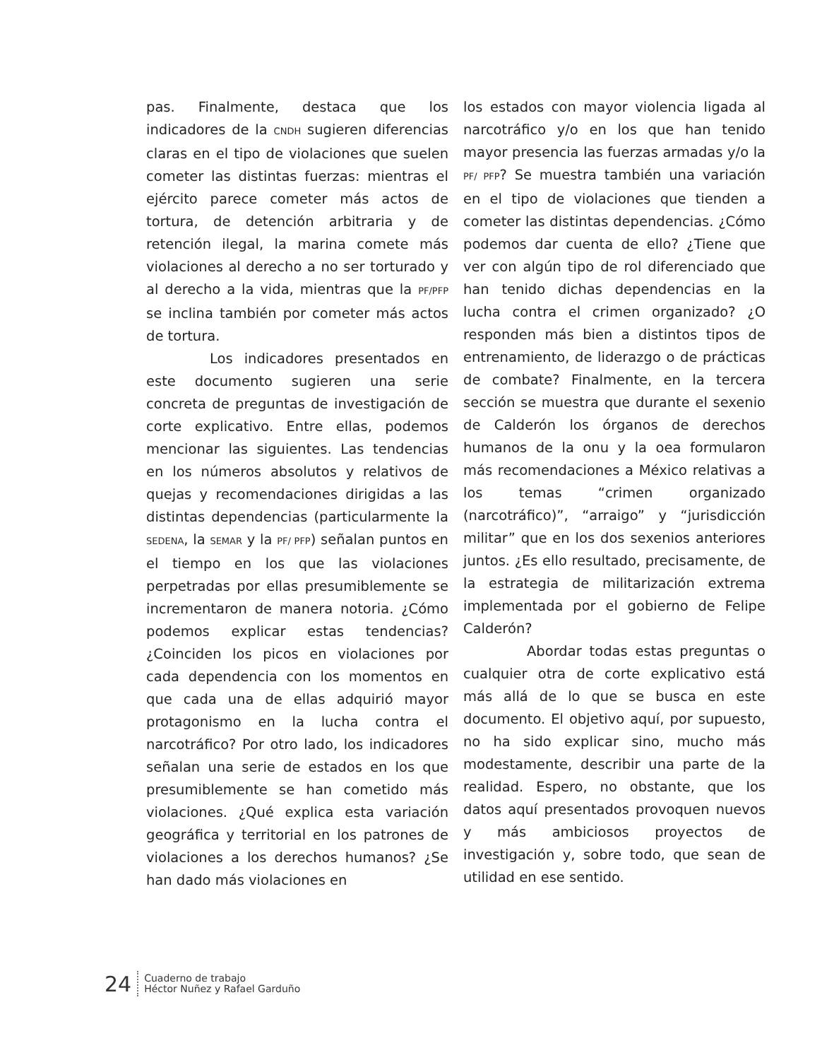pas. Finalmente, destaca que los indicadores de la CNDH sugieren diferencias claras en el tipo de violaciones que suelen cometer las distintas fuerzas: mientras el ejército parece cometer más actos de tortura, de detención arbitraria y de retención ilegal, la marina comete más violaciones al derecho a no ser torturado y al derecho a la vida, mientras que la PF/PFP se inclina también por cometer más actos de tortura.
Los indicadores presentados en este documento sugieren una serie concreta de preguntas de investigación de corte explicativo. Entre ellas, podemos mencionar las siguientes. Las tendencias en los números absolutos y relativos de quejas y recomendaciones dirigidas a las distintas dependencias (particularmente la SEDENA, la SEMAR y la PF/ PFP) señalan puntos en el tiempo en los que las violaciones perpetradas por ellas presumiblemente se incrementaron de manera notoria. ¿Cómo podemos explicar estas tendencias? ¿Coinciden los picos en violaciones por cada dependencia con los momentos en que cada una de ellas adquirió mayor protagonismo en la lucha contra el narcotráfico? Por otro lado, los indicadores señalan una serie de estados en los que presumiblemente se han cometido más violaciones. ¿Qué explica esta variación geográfica y territorial en los patrones de violaciones a los derechos humanos? ¿Se han dado más violaciones en
los estados con mayor violencia ligada al narcotráfico y/o en los que han tenido mayor presencia las fuerzas armadas y/o la PF/ PFP? Se muestra también una variación en el tipo de violaciones que tienden a cometer las distintas dependencias. ¿Cómo podemos dar cuenta de ello? ¿Tiene que ver con algún tipo de rol diferenciado que han tenido dichas dependencias en la lucha contra el crimen organizado? ¿O responden más bien a distintos tipos de entrenamiento, de liderazgo o de prácticas de combate? Finalmente, en la tercera sección se muestra que durante el sexenio de Calderón los órganos de derechos humanos de la onu y la oea formularon más recomendaciones a México relativas a los temas “crimen organizado (narcotráfico)”, “arraigo” y “jurisdicción militar” que en los dos sexenios anteriores juntos. ¿Es ello resultado, precisamente, de la estrategia de militarización extrema implementada por el gobierno de Felipe Calderón?
Abordar todas estas preguntas o cualquier otra de corte explicativo está más allá de lo que se busca en este documento. El objetivo aquí, por supuesto, no ha sido explicar sino, mucho más modestamente, describir una parte de la realidad. Espero, no obstante, que los datos aquí presentados provoquen nuevos y más ambiciosos proyectos de investigación y, sobre todo, que sean de utilidad en ese sentido.
24
Cuaderno de trabajo
Héctor Nuñez y Rafael Garduño